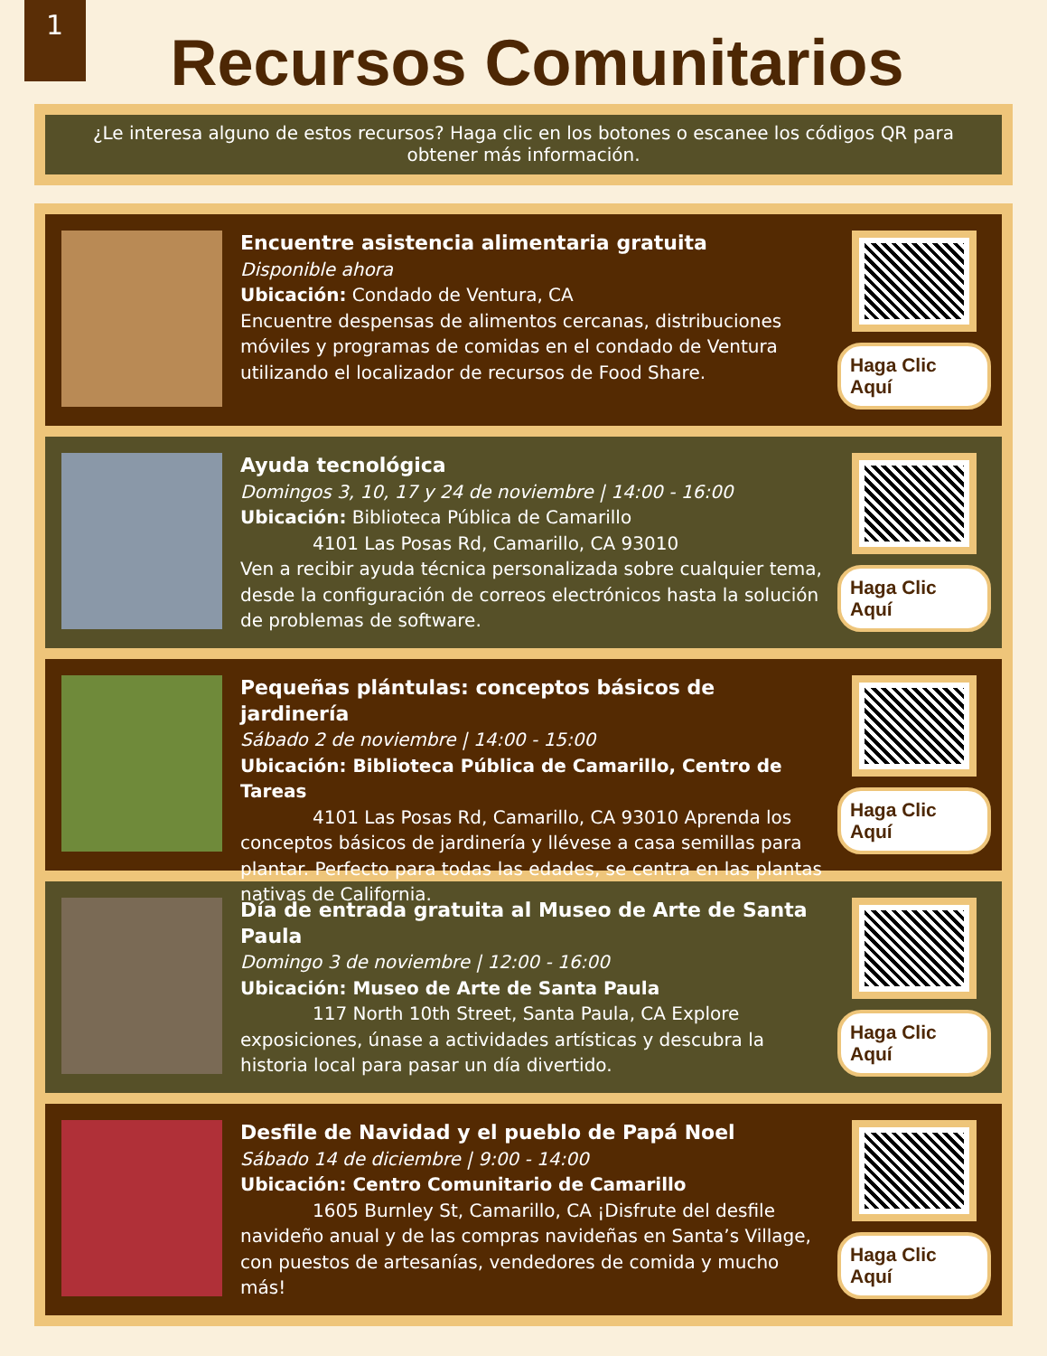1
Recursos Comunitarios
¿Le interesa alguno de estos recursos? Haga clic en los botones o escanee los códigos QR para obtener más información.
Encuentre asistencia alimentaria gratuita
Disponible ahora
Ubicación: Condado de Ventura, CA
Encuentre despensas de alimentos cercanas, distribuciones móviles y programas de comidas en el condado de Ventura utilizando el localizador de recursos de Food Share.
Haga Clic Aquí
Ayuda tecnológica
Domingos 3, 10, 17 y 24 de noviembre | 14:00 - 16:00
Ubicación: Biblioteca Pública de Camarillo
    4101 Las Posas Rd, Camarillo, CA 93010
Ven a recibir ayuda técnica personalizada sobre cualquier tema, desde la configuración de correos electrónicos hasta la solución de problemas de software.
Haga Clic Aquí
Pequeñas plántulas: conceptos básicos de jardinería
Sábado 2 de noviembre | 14:00 - 15:00
Ubicación: Biblioteca Pública de Camarillo, Centro de Tareas
    4101 Las Posas Rd, Camarillo, CA 93010 Aprenda los conceptos básicos de jardinería y llévese a casa semillas para plantar. Perfecto para todas las edades, se centra en las plantas nativas de California.
Haga Clic Aquí
Día de entrada gratuita al Museo de Arte de Santa Paula
Domingo 3 de noviembre | 12:00 - 16:00
Ubicación: Museo de Arte de Santa Paula
    117 North 10th Street, Santa Paula, CA Explore exposiciones, únase a actividades artísticas y descubra la historia local para pasar un día divertido.
Haga Clic Aquí
Desfile de Navidad y el pueblo de Papá Noel
Sábado 14 de diciembre | 9:00 - 14:00
Ubicación: Centro Comunitario de Camarillo
    1605 Burnley St, Camarillo, CA ¡Disfrute del desfile navideño anual y de las compras navideñas en Santa’s Village, con puestos de artesanías, vendedores de comida y mucho más!
Haga Clic Aquí